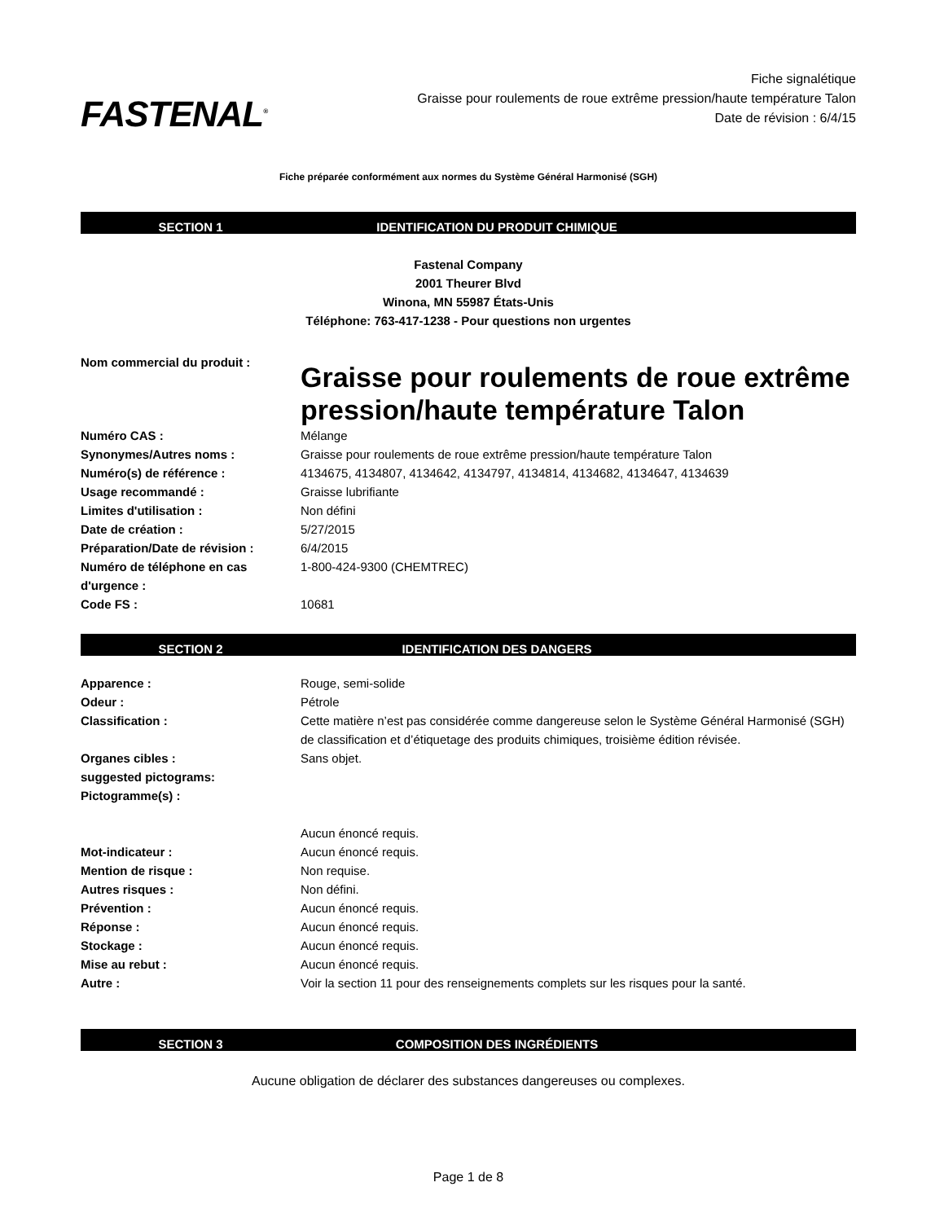FASTENAL<sup>®</sup>
Fiche signalétique
Graisse pour roulements de roue extrême pression/haute température Talon
Date de révision : 6/4/15
Fiche préparée conformément aux normes du Système Général Harmonisé (SGH)
SECTION 1 IDENTIFICATION DU PRODUIT CHIMIQUE
Fastenal Company
2001 Theurer Blvd
Winona, MN 55987 États-Unis
Téléphone: 763-417-1238 - Pour questions non urgentes
| Nom commercial du produit : | Graisse pour roulements de roue extrême pression/haute température Talon |
| Numéro CAS : | Mélange |
| Synonymes/Autres noms : | Graisse pour roulements de roue extrême pression/haute température Talon |
| Numéro(s) de référence : | 4134675, 4134807, 4134642, 4134797, 4134814, 4134682, 4134647, 4134639 |
| Usage recommandé : | Graisse lubrifiante |
| Limites d'utilisation : | Non défini |
| Date de création : | 5/27/2015 |
| Préparation/Date de révision : | 6/4/2015 |
| Numéro de téléphone en cas d'urgence : | 1-800-424-9300 (CHEMTREC) |
| Code FS : | 10681 |
SECTION 2 IDENTIFICATION DES DANGERS
| Apparence : | Rouge, semi-solide |
| Odeur : | Pétrole |
| Classification : | Cette matière n’est pas considérée comme dangereuse selon le Système Général Harmonisé (SGH) de classification et d’étiquetage des produits chimiques, troisième édition révisée. |
| Organes cibles : | Sans objet. |
| suggested pictograms: | |
| Pictogramme(s) : | |
| | Aucun énoncé requis. |
| Mot-indicateur : | Aucun énoncé requis. |
| Mention de risque : | Non requise. |
| Autres risques : | Non défini. |
| Prévention : | Aucun énoncé requis. |
| Réponse : | Aucun énoncé requis. |
| Stockage : | Aucun énoncé requis. |
| Mise au rebut : | Aucun énoncé requis. |
| Autre : | Voir la section 11 pour des renseignements complets sur les risques pour la santé. |
SECTION 3 COMPOSITION DES INGRÉDIENTS
Aucune obligation de déclarer des substances dangereuses ou complexes.
Page 1 de 8